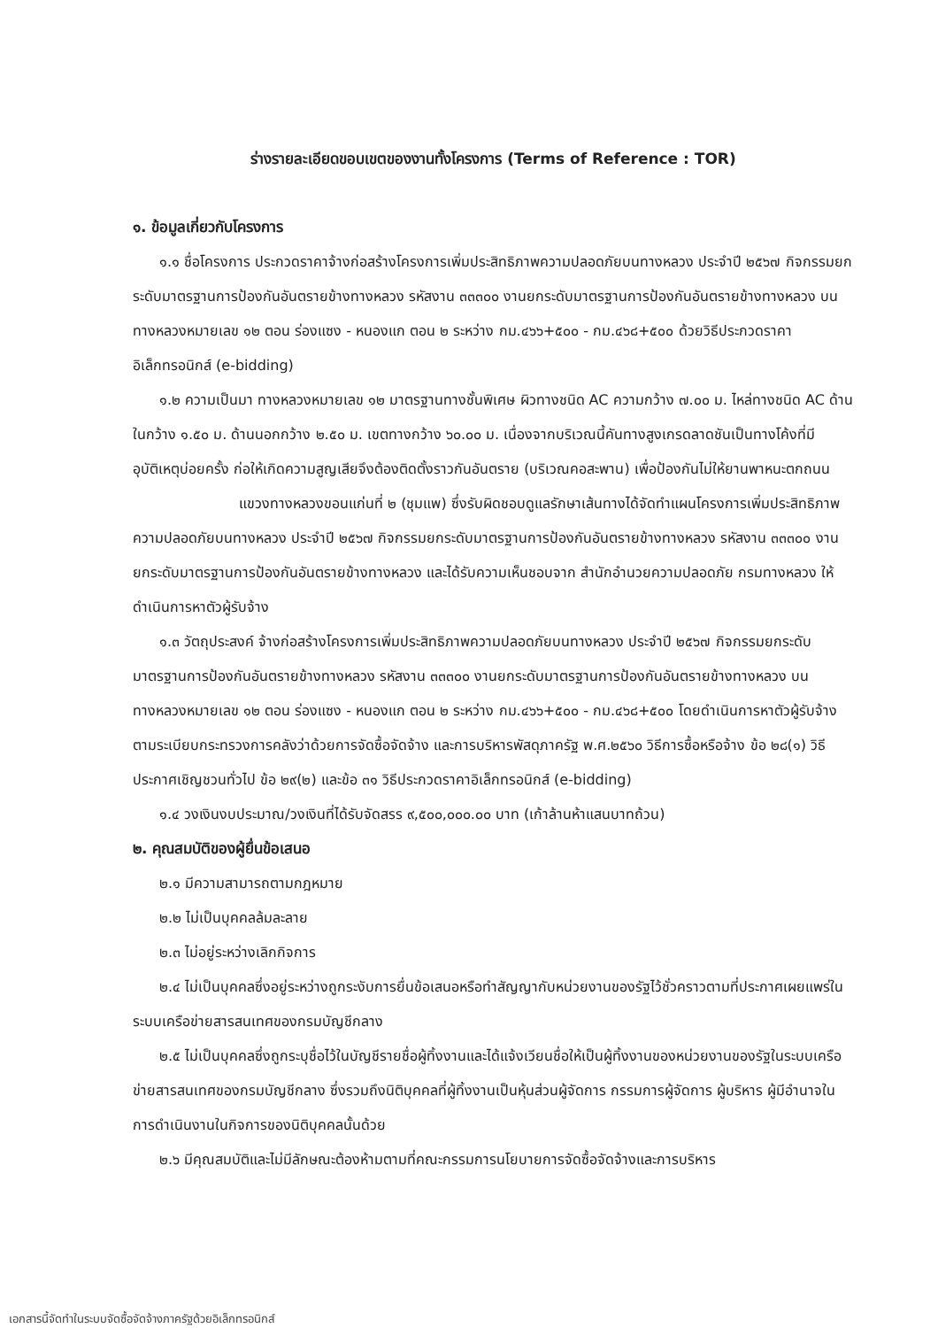ร่างรายละเอียดขอบเขตของงานทั้งโครงการ (Terms of Reference : TOR)
๑. ข้อมูลเกี่ยวกับโครงการ
๑.๑ ชื่อโครงการ ประกวดราคาจ้างก่อสร้างโครงการเพิ่มประสิทธิภาพความปลอดภัยบนทางหลวง ประจำปี ๒๕๖๗ กิจกรรมยกระดับมาตรฐานการป้องกันอันตรายข้างทางหลวง รหัสงาน ๓๓๓๐๐ งานยกระดับมาตรฐานการป้องกันอันตรายข้างทางหลวง บนทางหลวงหมายเลข ๑๒ ตอน ร่องแซง - หนองแก ตอน ๒ ระหว่าง กม.๔๖๖+๕๐๐ - กม.๔๖๘+๕๐๐ ด้วยวิธีประกวดราคาอิเล็กทรอนิกส์ (e-bidding)
๑.๒ ความเป็นมา ทางหลวงหมายเลข ๑๒ มาตรฐานทางชั้นพิเศษ ผิวทางชนิด AC ความกว้าง ๗.๐๐ ม. ไหล่ทางชนิด AC ด้านในกว้าง ๑.๕๐ ม. ด้านนอกกว้าง ๒.๕๐ ม. เขตทางกว้าง ๖๐.๐๐ ม. เนื่องจากบริเวณนี้คันทางสูงเกรดลาดชันเป็นทางโค้งที่มีอุบัติเหตุบ่อยครั้ง ก่อให้เกิดความสูญเสียจึงต้องติดตั้งราวกันอันตราย (บริเวณคอสะพาน) เพื่อป้องกันไม่ให้ยานพาหนะตกถนน
แขวงทางหลวงขอนแก่นที่ ๒ (ชุมแพ) ซึ่งรับผิดชอบดูแลรักษาเส้นทางได้จัดทำแผนโครงการเพิ่มประสิทธิภาพความปลอดภัยบนทางหลวง ประจำปี ๒๕๖๗ กิจกรรมยกระดับมาตรฐานการป้องกันอันตรายข้างทางหลวง รหัสงาน ๓๓๓๐๐ งานยกระดับมาตรฐานการป้องกันอันตรายข้างทางหลวง และได้รับความเห็นชอบจาก สำนักอำนวยความปลอดภัย กรมทางหลวง ให้ดำเนินการหาตัวผู้รับจ้าง
๑.๓ วัตถุประสงค์ จ้างก่อสร้างโครงการเพิ่มประสิทธิภาพความปลอดภัยบนทางหลวง ประจำปี ๒๕๖๗ กิจกรรมยกระดับมาตรฐานการป้องกันอันตรายข้างทางหลวง รหัสงาน ๓๓๓๐๐ งานยกระดับมาตรฐานการป้องกันอันตรายข้างทางหลวง บนทางหลวงหมายเลข ๑๒ ตอน ร่องแซง - หนองแก ตอน ๒ ระหว่าง กม.๔๖๖+๕๐๐ - กม.๔๖๘+๕๐๐ โดยดำเนินการหาตัวผู้รับจ้างตามระเบียบกระทรวงการคลังว่าด้วยการจัดซื้อจัดจ้าง และการบริหารพัสดุภาครัฐ พ.ศ.๒๕๖๐ วิธีการซื้อหรือจ้าง ข้อ ๒๘(๑) วิธีประกาศเชิญชวนทั่วไป ข้อ ๒๙(๒) และข้อ ๓๑ วิธีประกวดราคาอิเล็กทรอนิกส์ (e-bidding)
๑.๔ วงเงินงบประมาณ/วงเงินที่ได้รับจัดสรร ๙,๕๐๐,๐๐๐.๐๐ บาท (เก้าล้านห้าแสนบาทถ้วน)
๒. คุณสมบัติของผู้ยื่นข้อเสนอ
๒.๑ มีความสามารถตามกฎหมาย
๒.๒ ไม่เป็นบุคคลล้มละลาย
๒.๓ ไม่อยู่ระหว่างเลิกกิจการ
๒.๔ ไม่เป็นบุคคลซึ่งอยู่ระหว่างถูกระงับการยื่นข้อเสนอหรือทำสัญญากับหน่วยงานของรัฐไว้ชั่วคราวตามที่ประกาศเผยแพร่ในระบบเครือข่ายสารสนเทศของกรมบัญชีกลาง
๒.๕ ไม่เป็นบุคคลซึ่งถูกระบุชื่อไว้ในบัญชีรายชื่อผู้ทิ้งงานและได้แจ้งเวียนชื่อให้เป็นผู้ทิ้งงานของหน่วยงานของรัฐในระบบเครือข่ายสารสนเทศของกรมบัญชีกลาง ซึ่งรวมถึงนิติบุคคลที่ผู้ทิ้งงานเป็นหุ้นส่วนผู้จัดการ กรรมการผู้จัดการ ผู้บริหาร ผู้มีอำนาจในการดำเนินงานในกิจการของนิติบุคคลนั้นด้วย
๒.๖ มีคุณสมบัติและไม่มีลักษณะต้องห้ามตามที่คณะกรรมการนโยบายการจัดซื้อจัดจ้างและการบริหาร
เอกสารนี้จัดทำในระบบจัดซื้อจัดจ้างภาครัฐด้วยอิเล็กทรอนิกส์